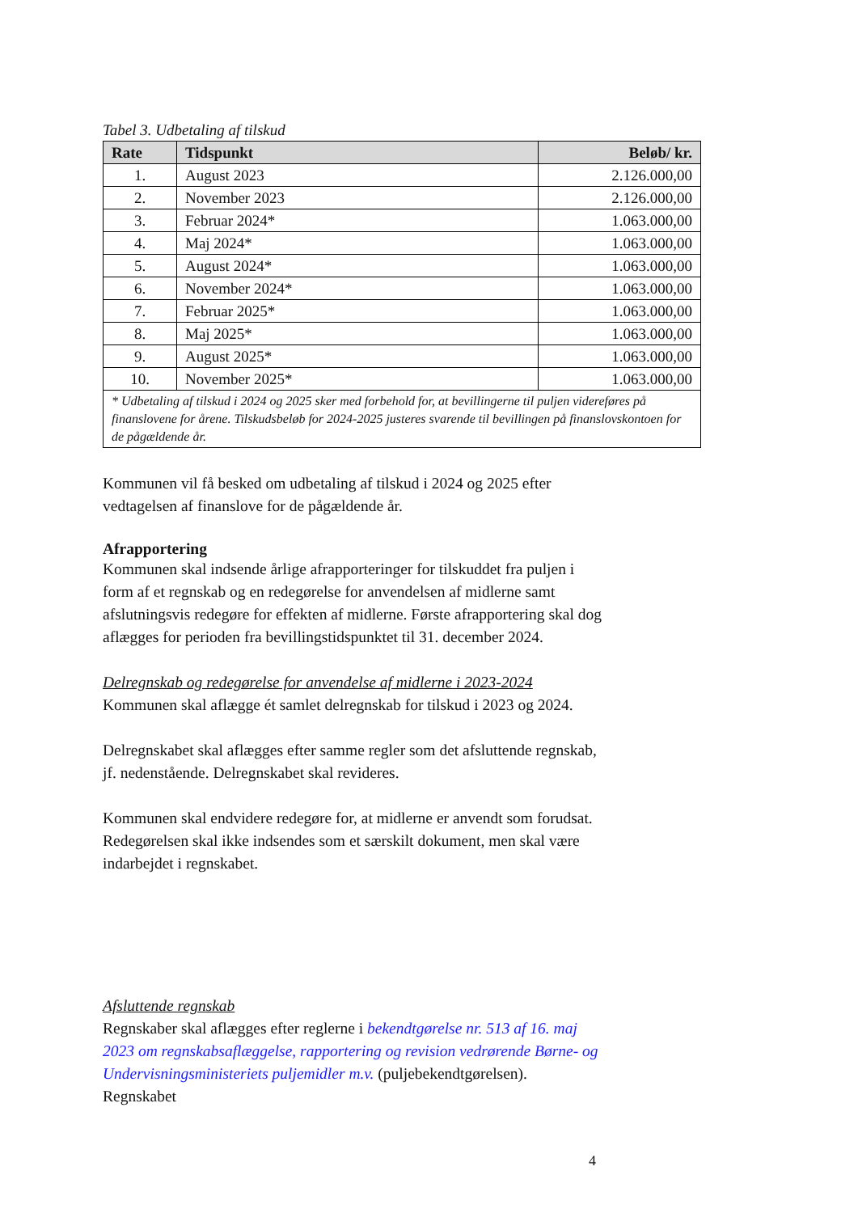Tabel 3. Udbetaling af tilskud
| Rate | Tidspunkt | Beløb/ kr. |
| --- | --- | --- |
| 1. | August 2023 | 2.126.000,00 |
| 2. | November 2023 | 2.126.000,00 |
| 3. | Februar 2024* | 1.063.000,00 |
| 4. | Maj 2024* | 1.063.000,00 |
| 5. | August 2024* | 1.063.000,00 |
| 6. | November 2024* | 1.063.000,00 |
| 7. | Februar 2025* | 1.063.000,00 |
| 8. | Maj 2025* | 1.063.000,00 |
| 9. | August 2025* | 1.063.000,00 |
| 10. | November 2025* | 1.063.000,00 |
| * Udbetaling af tilskud i 2024 og 2025 sker med forbehold for, at bevillingerne til puljen videreføres på finanslovene for årene. Tilskudsbeløb for 2024-2025 justeres svarende til bevillingen på finanslovskontoen for de pågældende år. | | |
Kommunen vil få besked om udbetaling af tilskud i 2024 og 2025 efter vedtagelsen af finanslove for de pågældende år.
Afrapportering
Kommunen skal indsende årlige afrapporteringer for tilskuddet fra puljen i form af et regnskab og en redegørelse for anvendelsen af midlerne samt afslutningsvis redegøre for effekten af midlerne. Første afrapportering skal dog aflægges for perioden fra bevillingstidspunktet til 31. december 2024.
Delregnskab og redegørelse for anvendelse af midlerne i 2023-2024
Kommunen skal aflægge ét samlet delregnskab for tilskud i 2023 og 2024.
Delregnskabet skal aflægges efter samme regler som det afsluttende regnskab, jf. nedenstående. Delregnskabet skal revideres.
Kommunen skal endvidere redegøre for, at midlerne er anvendt som forudsat. Redegørelsen skal ikke indsendes som et særskilt dokument, men skal være indarbejdet i regnskabet.
Afsluttende regnskab
Regnskaber skal aflægges efter reglerne i bekendtgørelse nr. 513 af 16. maj 2023 om regnskabsaflæggelse, rapportering og revision vedrørende Børne- og Undervisningsministeriets puljemidler m.v. (puljebekendtgørelsen). Regnskabet
4